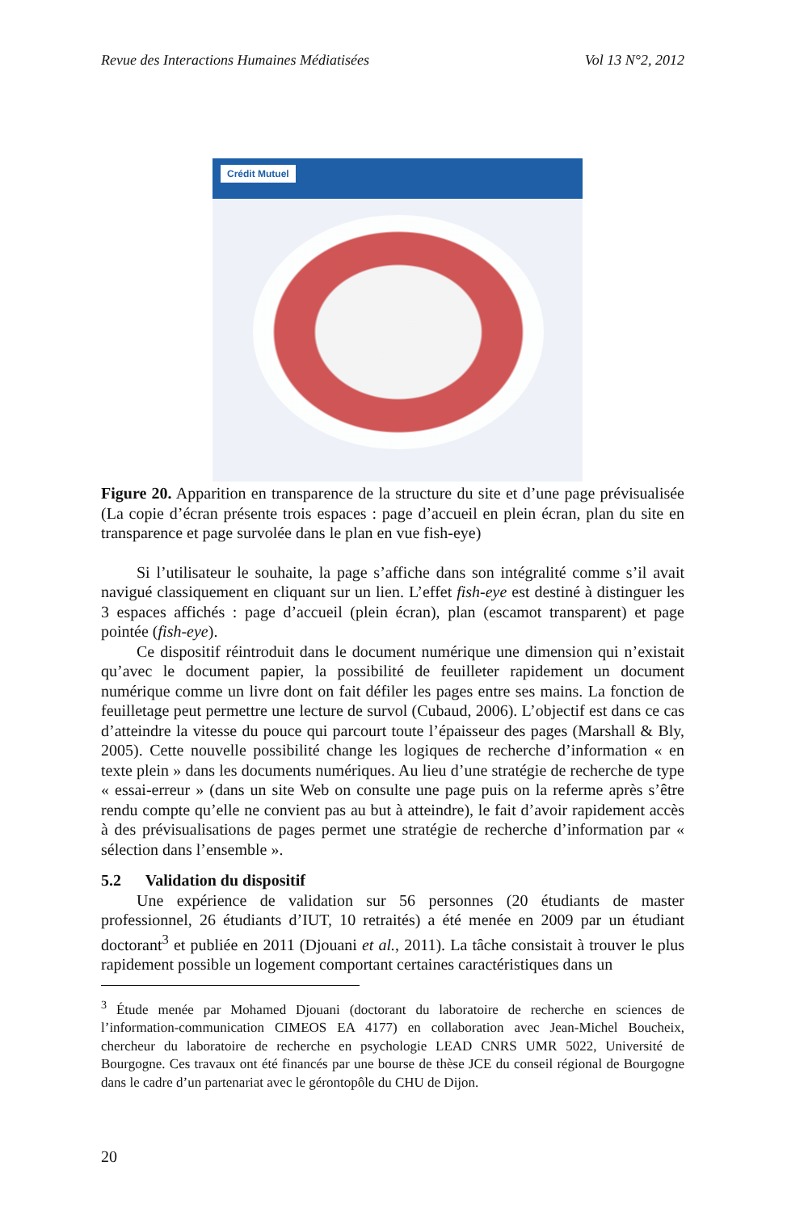Revue des Interactions Humaines Médiatisées Vol 13 N°2, 2012
Crédit Mutuel
Figure 20. Apparition en transparence de la structure du site et d’une page prévisualisée (La copie d’écran présente trois espaces : page d’accueil en plein écran, plan du site en transparence et page survolée dans le plan en vue fish-eye)
Si l’utilisateur le souhaite, la page s’affiche dans son intégralité comme s’il avait navigué classiquement en cliquant sur un lien. L’effet fish-eye est destiné à distinguer les 3 espaces affichés : page d’accueil (plein écran), plan (escamot transparent) et page pointée (fish-eye).
Ce dispositif réintroduit dans le document numérique une dimension qui n’existait qu’avec le document papier, la possibilité de feuilleter rapidement un document numérique comme un livre dont on fait défiler les pages entre ses mains. La fonction de feuilletage peut permettre une lecture de survol (Cubaud, 2006). L’objectif est dans ce cas d’atteindre la vitesse du pouce qui parcourt toute l’épaisseur des pages (Marshall & Bly, 2005). Cette nouvelle possibilité change les logiques de recherche d’information « en texte plein » dans les documents numériques. Au lieu d’une stratégie de recherche de type « essai-erreur » (dans un site Web on consulte une page puis on la referme après s’être rendu compte qu’elle ne convient pas au but à atteindre), le fait d’avoir rapidement accès à des prévisualisations de pages permet une stratégie de recherche d’information par « sélection dans l’ensemble ».
5.2 Validation du dispositif
Une expérience de validation sur 56 personnes (20 étudiants de master professionnel, 26 étudiants d’IUT, 10 retraités) a été menée en 2009 par un étudiant doctorant<sup>3</sup> et publiée en 2011 (Djouani et al., 2011). La tâche consistait à trouver le plus rapidement possible un logement comportant certaines caractéristiques dans un
<sup>3</sup> Étude menée par Mohamed Djouani (doctorant du laboratoire de recherche en sciences de l’information-communication CIMEOS EA 4177) en collaboration avec Jean-Michel Boucheix, chercheur du laboratoire de recherche en psychologie LEAD CNRS UMR 5022, Université de Bourgogne. Ces travaux ont été financés par une bourse de thèse JCE du conseil régional de Bourgogne dans le cadre d’un partenariat avec le gérontopôle du CHU de Dijon.
20